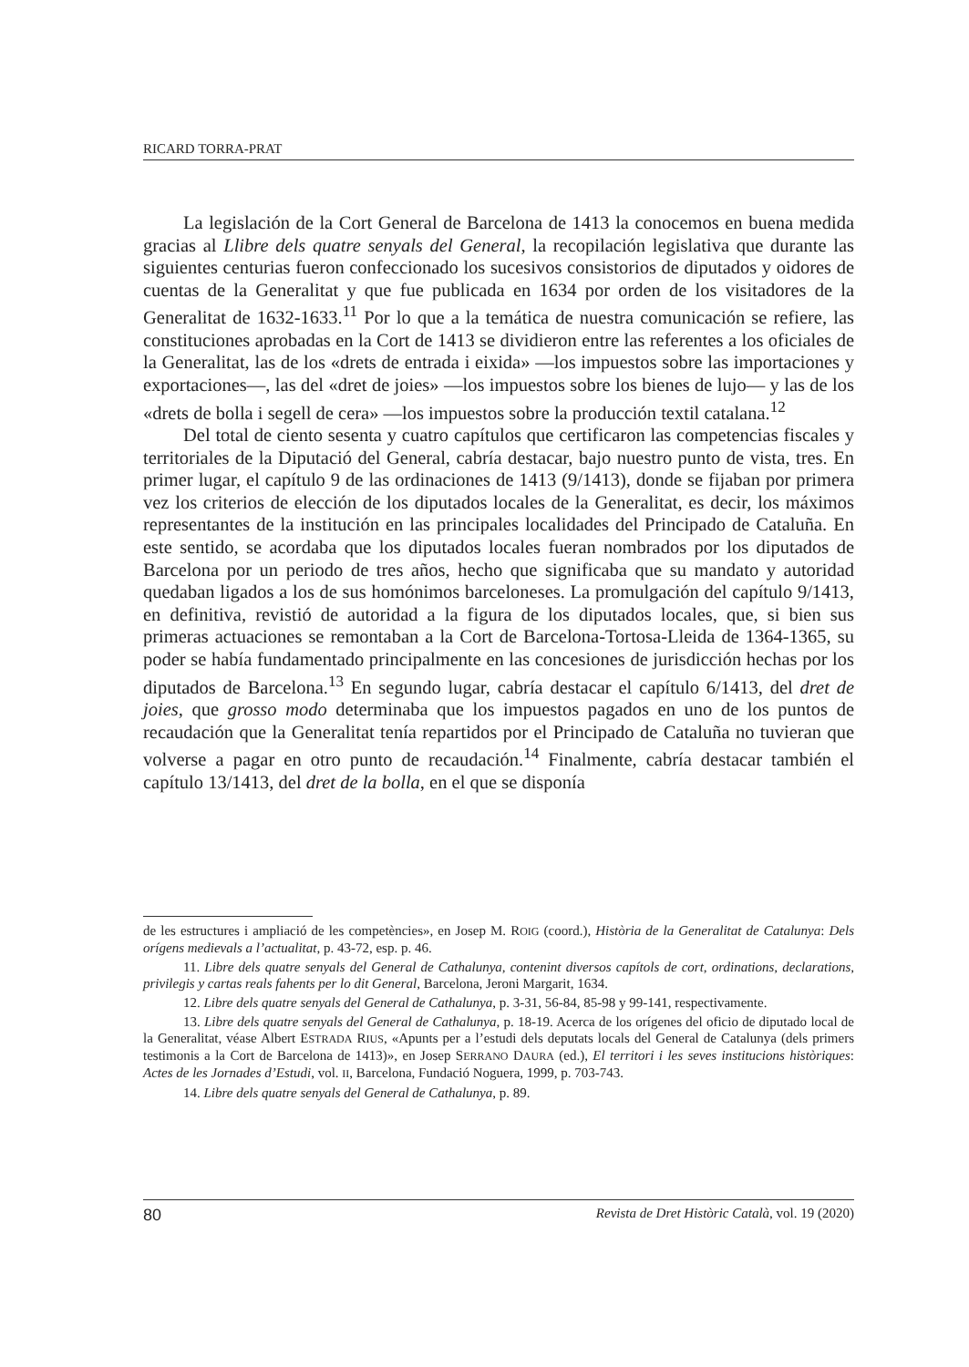RICARD TORRA-PRAT
La legislación de la Cort General de Barcelona de 1413 la conocemos en buena medida gracias al Llibre dels quatre senyals del General, la recopilación legislativa que durante las siguientes centurias fueron confeccionado los sucesivos consistorios de diputados y oidores de cuentas de la Generalitat y que fue publicada en 1634 por orden de los visitadores de la Generalitat de 1632-1633.<sup>11</sup> Por lo que a la temática de nuestra comunicación se refiere, las constituciones aprobadas en la Cort de 1413 se dividieron entre las referentes a los oficiales de la Generalitat, las de los «drets de entrada i eixida» —los impuestos sobre las importaciones y exportaciones—, las del «dret de joies» —los impuestos sobre los bienes de lujo— y las de los «drets de bolla i segell de cera» —los impuestos sobre la producción textil catalana.<sup>12</sup>
Del total de ciento sesenta y cuatro capítulos que certificaron las competencias fiscales y territoriales de la Diputació del General, cabría destacar, bajo nuestro punto de vista, tres. En primer lugar, el capítulo 9 de las ordinaciones de 1413 (9/1413), donde se fijaban por primera vez los criterios de elección de los diputados locales de la Generalitat, es decir, los máximos representantes de la institución en las principales localidades del Principado de Cataluña. En este sentido, se acordaba que los diputados locales fueran nombrados por los diputados de Barcelona por un periodo de tres años, hecho que significaba que su mandato y autoridad quedaban ligados a los de sus homónimos barceloneses. La promulgación del capítulo 9/1413, en definitiva, revistió de autoridad a la figura de los diputados locales, que, si bien sus primeras actuaciones se remontaban a la Cort de Barcelona-Tortosa-Lleida de 1364-1365, su poder se había fundamentado principalmente en las concesiones de jurisdicción hechas por los diputados de Barcelona.<sup>13</sup> En segundo lugar, cabría destacar el capítulo 6/1413, del dret de joies, que grosso modo determinaba que los impuestos pagados en uno de los puntos de recaudación que la Generalitat tenía repartidos por el Principado de Cataluña no tuvieran que volverse a pagar en otro punto de recaudación.<sup>14</sup> Finalmente, cabría destacar también el capítulo 13/1413, del dret de la bolla, en el que se disponía
de les estructures i ampliació de les competències», en Josep M. ROIG (coord.), Història de la Generalitat de Catalunya: Dels orígens medievals a l’actualitat, p. 43-72, esp. p. 46.
11. Libre dels quatre senyals del General de Cathalunya, contenint diversos capítols de cort, ordinations, declarations, privilegis y cartas reals fahents per lo dit General, Barcelona, Jeroni Margarit, 1634.
12. Libre dels quatre senyals del General de Cathalunya, p. 3-31, 56-84, 85-98 y 99-141, respectivamente.
13. Libre dels quatre senyals del General de Cathalunya, p. 18-19. Acerca de los orígenes del oficio de diputado local de la Generalitat, véase Albert ESTRADA RIUS, «Apunts per a l’estudi dels deputats locals del General de Catalunya (dels primers testimonis a la Cort de Barcelona de 1413)», en Josep SERRANO DAURA (ed.), El territori i les seves institucions històriques: Actes de les Jornades d’Estudi, vol. II, Barcelona, Fundació Noguera, 1999, p. 703-743.
14. Libre dels quatre senyals del General de Cathalunya, p. 89.
80 Revista de Dret Històric Català, vol. 19 (2020)